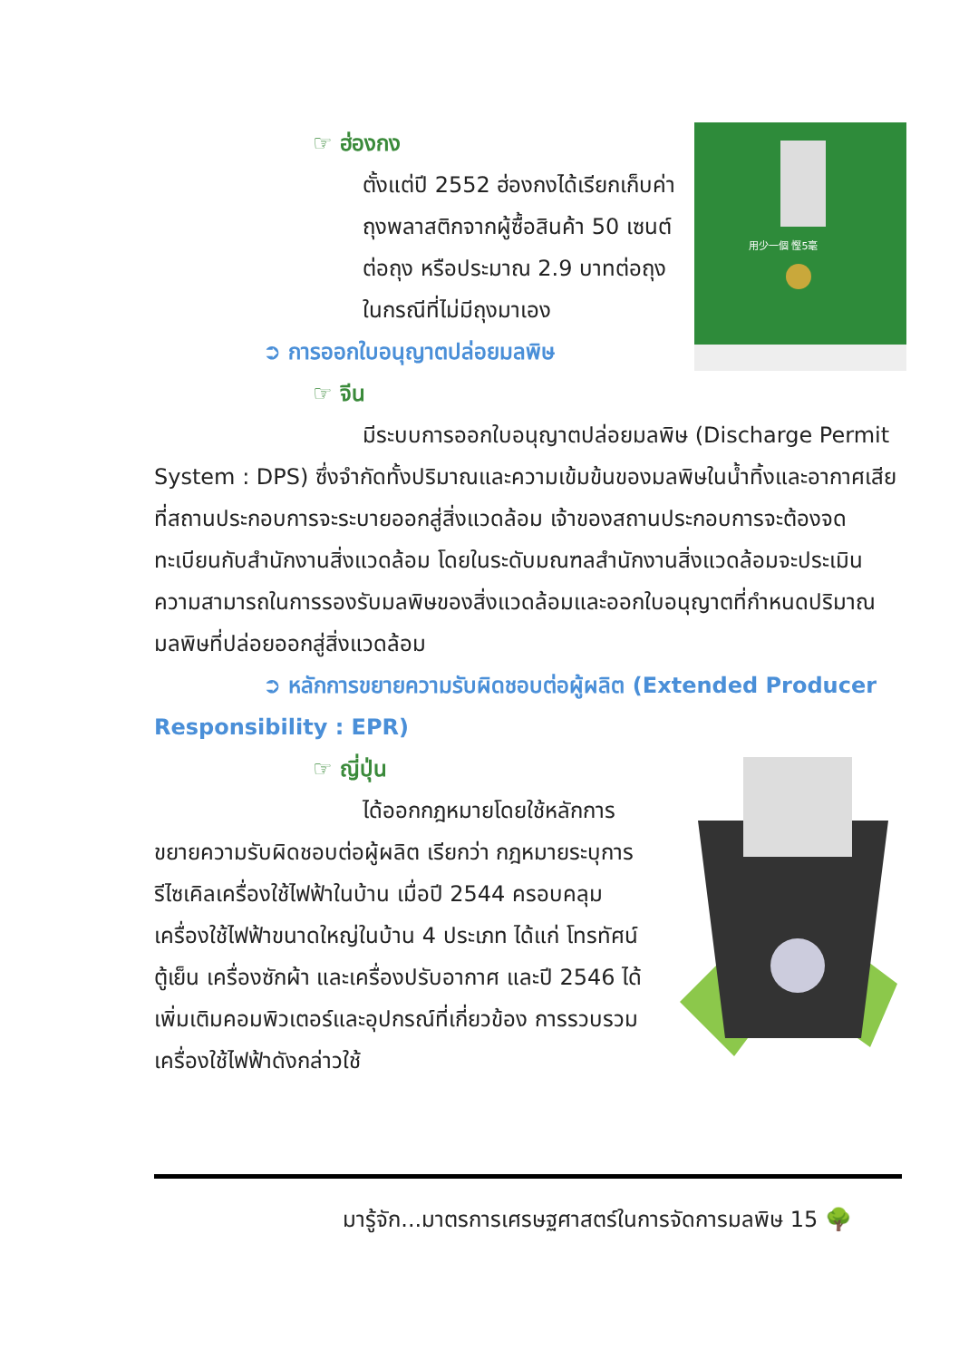用少一個 慳5毫
☞ ฮ่องกง
ตั้งแต่ปี 2552 ฮ่องกงได้เรียกเก็บค่าถุงพลาสติกจากผู้ซื้อสินค้า 50 เซนต์ต่อถุง หรือประมาณ 2.9 บาทต่อถุง ในกรณีที่ไม่มีถุงมาเอง
➲ การออกใบอนุญาตปล่อยมลพิษ
☞ จีน
มีระบบการออกใบอนุญาตปล่อยมลพิษ (Discharge Permit System : DPS) ซึ่งจำกัดทั้งปริมาณและความเข้มข้นของมลพิษในน้ำทิ้งและอากาศเสียที่สถานประกอบการจะระบายออกสู่สิ่งแวดล้อม เจ้าของสถานประกอบการจะต้องจดทะเบียนกับสำนักงานสิ่งแวดล้อม โดยในระดับมณฑลสำนักงานสิ่งแวดล้อมจะประเมินความสามารถในการรองรับมลพิษของสิ่งแวดล้อมและออกใบอนุญาตที่กำหนดปริมาณมลพิษที่ปล่อยออกสู่สิ่งแวดล้อม
➲ หลักการขยายความรับผิดชอบต่อผู้ผลิต (Extended Producer Responsibility : EPR)
☞ ญี่ปุ่น
ได้ออกกฎหมายโดยใช้หลักการขยายความรับผิดชอบต่อผู้ผลิต เรียกว่า กฎหมายระบุการรีไซเคิลเครื่องใช้ไฟฟ้าในบ้าน เมื่อปี 2544 ครอบคลุมเครื่องใช้ไฟฟ้าขนาดใหญ่ในบ้าน 4 ประเภท ได้แก่ โทรทัศน์ ตู้เย็น เครื่องซักผ้า และเครื่องปรับอากาศ และปี 2546 ได้เพิ่มเติมคอมพิวเตอร์และอุปกรณ์ที่เกี่ยวข้อง การรวบรวมเครื่องใช้ไฟฟ้าดังกล่าวใช้
มารู้จัก...มาตรการเศรษฐศาสตร์ในการจัดการมลพิษ 15 🌳